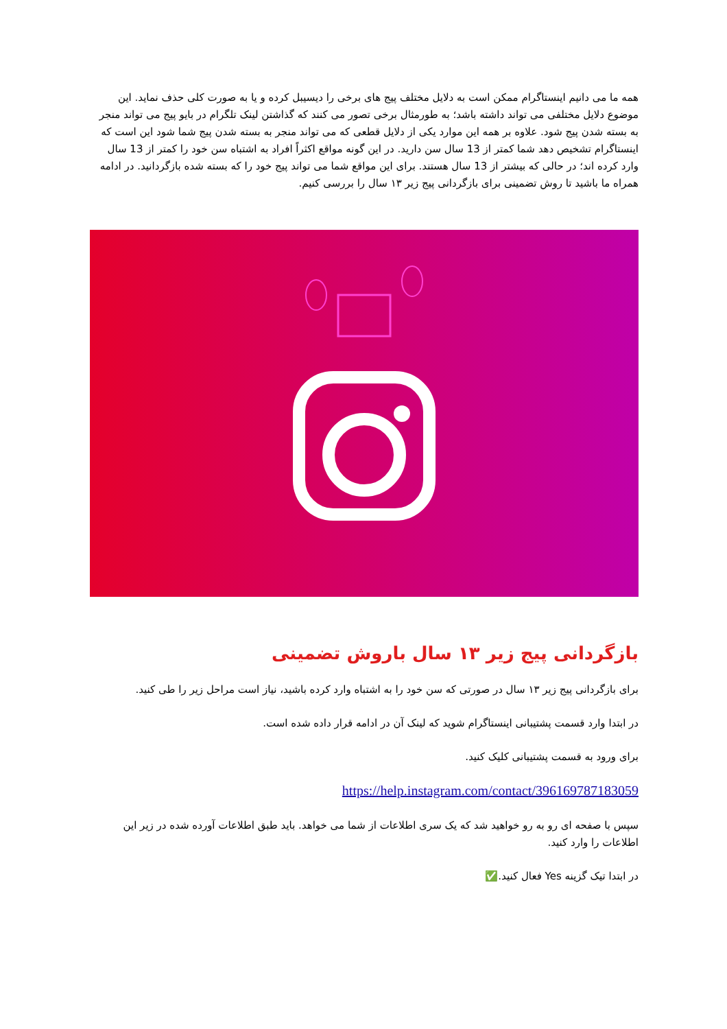همه ما می دانیم اینستاگرام ممکن است به دلایل مختلف پیج های برخی را دیسیبل کرده و یا به صورت کلی حذف نماید. این موضوع دلایل مختلفی می تواند داشته باشد؛ به طورمثال برخی تصور می کنند که گذاشتن لینک تلگرام در بایو پیج می تواند منجر به بسته شدن پیج شود. علاوه بر همه این موارد یکی از دلایل قطعی که می تواند منجر به بسته شدن پیج شما شود این است که اینستاگرام تشخیص دهد شما کمتر از 13 سال سن دارید. در این گونه مواقع اکثراً افراد به اشتباه سن خود را کمتر از 13 سال وارد کرده اند؛ در حالی که بیشتر از 13 سال هستند. برای این مواقع شما می تواند پیج خود را که بسته شده بازگردانید. در ادامه همراه ما باشید تا روش تضمینی برای بازگردانی پیج زیر ۱۳ سال را بررسی کنیم.
بازگردانی پیج زیر ۱۳ سال باروش تضمینی
برای بازگردانی پیج زیر ۱۳ سال در صورتی که سن خود را به اشتباه وارد کرده باشید، نیاز است مراحل زیر را طی کنید.
در ابتدا وارد قسمت پشتیبانی اینستاگرام شوید که لینک آن در ادامه قرار داده شده است.
برای ورود به قسمت پشتیبانی کلیک کنید.
https://help.instagram.com/contact/396169787183059
سپس با صفحه ای رو به رو خواهید شد که یک سری اطلاعات از شما می خواهد. باید طبق اطلاعات آورده شده در زیر این اطلاعات را وارد کنید.
در ابتدا تیک گزینه Yes فعال کنید.✅